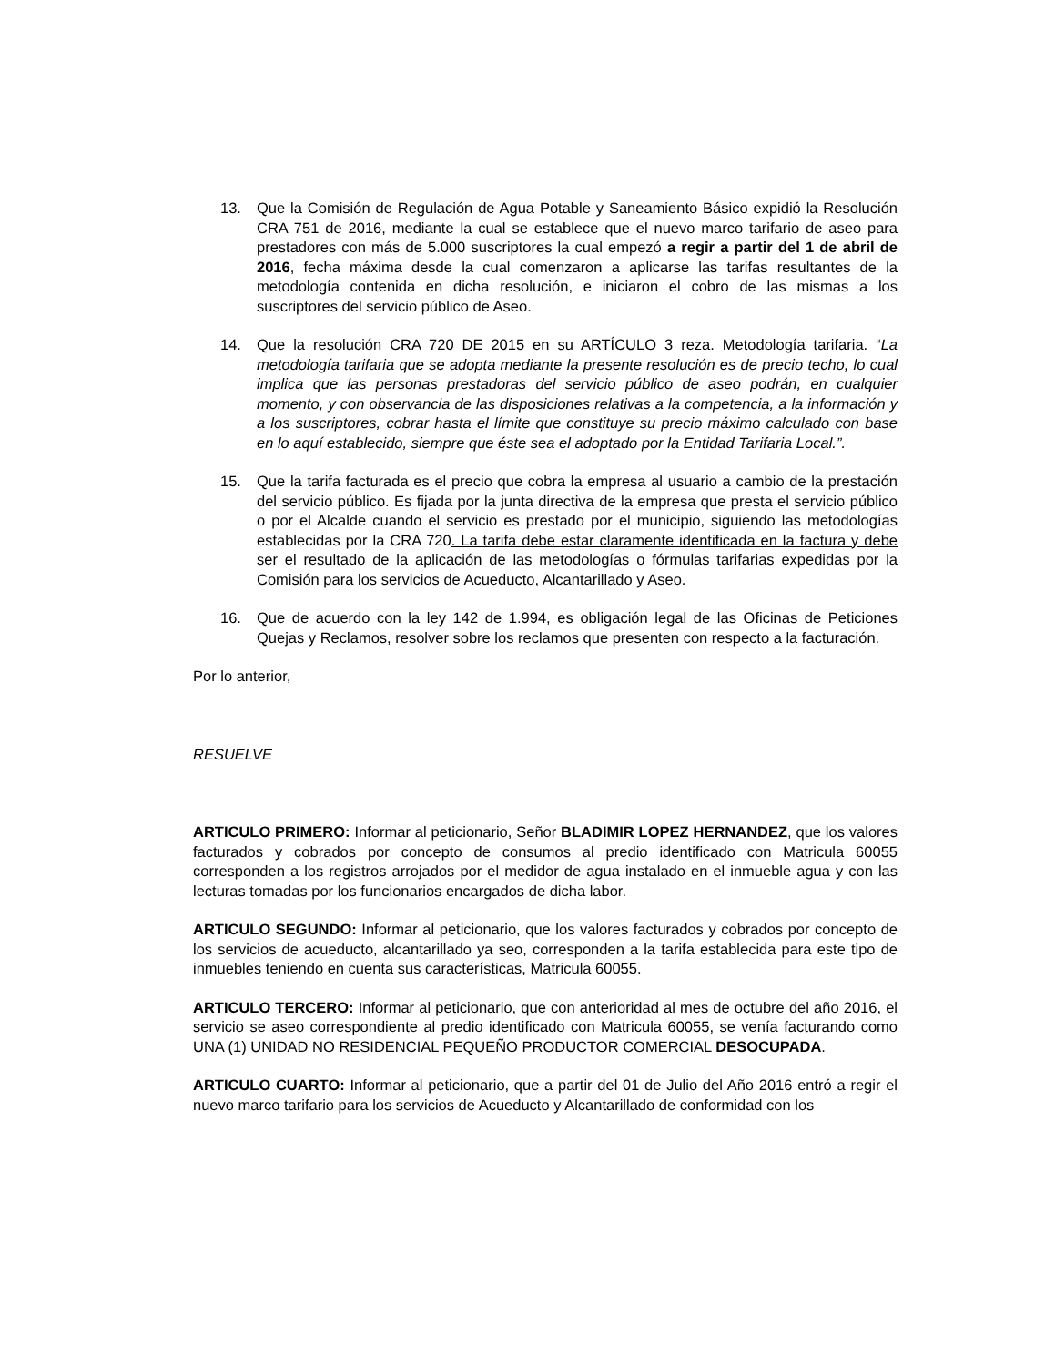13. Que la Comisión de Regulación de Agua Potable y Saneamiento Básico expidió la Resolución CRA 751 de 2016, mediante la cual se establece que el nuevo marco tarifario de aseo para prestadores con más de 5.000 suscriptores la cual empezó a regir a partir del 1 de abril de 2016, fecha máxima desde la cual comenzaron a aplicarse las tarifas resultantes de la metodología contenida en dicha resolución, e iniciaron el cobro de las mismas a los suscriptores del servicio público de Aseo.
14. Que la resolución CRA 720 DE 2015 en su ARTÍCULO 3 reza. Metodología tarifaria. “La metodología tarifaria que se adopta mediante la presente resolución es de precio techo, lo cual implica que las personas prestadoras del servicio público de aseo podrán, en cualquier momento, y con observancia de las disposiciones relativas a la competencia, a la información y a los suscriptores, cobrar hasta el límite que constituye su precio máximo calculado con base en lo aquí establecido, siempre que éste sea el adoptado por la Entidad Tarifaria Local.”.
15. Que la tarifa facturada es el precio que cobra la empresa al usuario a cambio de la prestación del servicio público. Es fijada por la junta directiva de la empresa que presta el servicio público o por el Alcalde cuando el servicio es prestado por el municipio, siguiendo las metodologías establecidas por la CRA 720. La tarifa debe estar claramente identificada en la factura y debe ser el resultado de la aplicación de las metodologías o fórmulas tarifarias expedidas por la Comisión para los servicios de Acueducto, Alcantarillado y Aseo.
16. Que de acuerdo con la ley 142 de 1.994, es obligación legal de las Oficinas de Peticiones Quejas y Reclamos, resolver sobre los reclamos que presenten con respecto a la facturación.
Por lo anterior,
RESUELVE
ARTICULO PRIMERO: Informar al peticionario, Señor BLADIMIR LOPEZ HERNANDEZ, que los valores facturados y cobrados por concepto de consumos al predio identificado con Matricula 60055 corresponden a los registros arrojados por el medidor de agua instalado en el inmueble agua y con las lecturas tomadas por los funcionarios encargados de dicha labor.
ARTICULO SEGUNDO: Informar al peticionario, que los valores facturados y cobrados por concepto de los servicios de acueducto, alcantarillado ya seo, corresponden a la tarifa establecida para este tipo de inmuebles teniendo en cuenta sus características, Matricula 60055.
ARTICULO TERCERO: Informar al peticionario, que con anterioridad al mes de octubre del año 2016, el servicio se aseo correspondiente al predio identificado con Matricula 60055, se venía facturando como UNA (1) UNIDAD NO RESIDENCIAL PEQUEÑO PRODUCTOR COMERCIAL DESOCUPADA.
ARTICULO CUARTO: Informar al peticionario, que a partir del 01 de Julio del Año 2016 entró a regir el nuevo marco tarifario para los servicios de Acueducto y Alcantarillado de conformidad con los